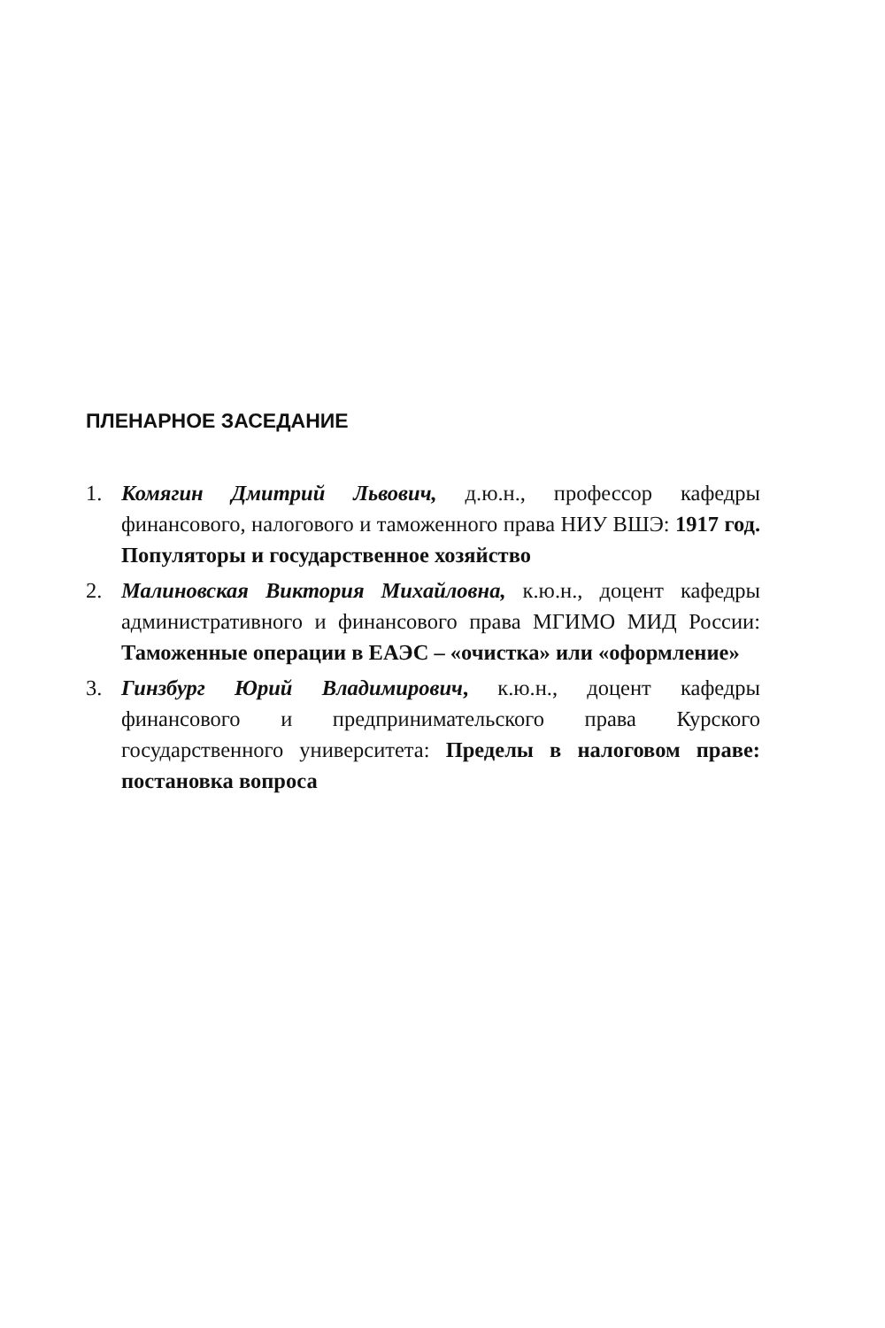ПЛЕНАРНОЕ ЗАСЕДАНИЕ
1. Комягин Дмитрий Львович, д.ю.н., профессор кафедры финансового, налогового и таможенного права НИУ ВШЭ: 1917 год. Популяторы и государственное хозяйство
2. Малиновская Виктория Михайловна, к.ю.н., доцент кафедры административного и финансового права МГИМО МИД России: Таможенные операции в ЕАЭС – «очистка» или «оформление»
3. Гинзбург Юрий Владимирович, к.ю.н., доцент кафедры финансового и предпринимательского права Курского государственного университета: Пределы в налоговом праве: постановка вопроса